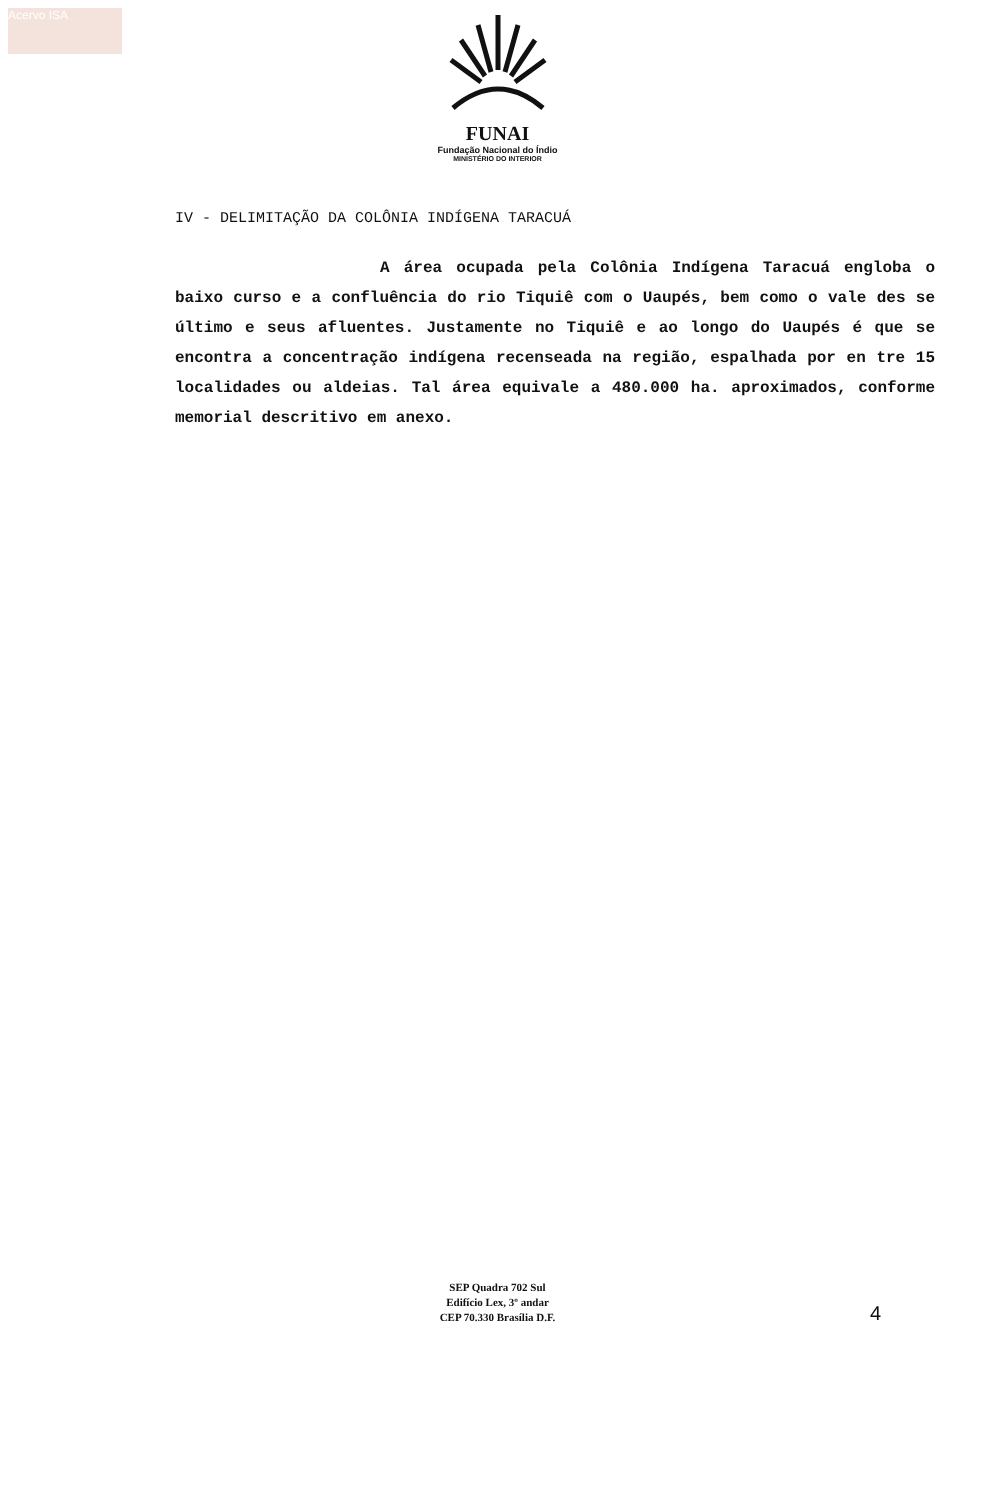Acervo ISA
FUNAI
Fundação Nacional do Índio
MINISTÉRIO DO INTERIOR
IV - DELIMITAÇÃO DA COLÔNIA INDÍGENA TARACUÁ
A área ocupada pela Colônia Indígena Taracuá engloba o baixo curso e a confluência do rio Tiquiê com o Uaupés, bem como o vale des se último e seus afluentes. Justamente no Tiquiê e ao longo do Uaupés é que se encontra a concentração indígena recenseada na região, espalhada por en tre 15 localidades ou aldeias. Tal área equivale a 480.000 ha. aproximados, conforme memorial descritivo em anexo.
SEP Quadra 702 Sul
Edifício Lex, 3º andar
CEP 70.330 Brasília D.F.
4